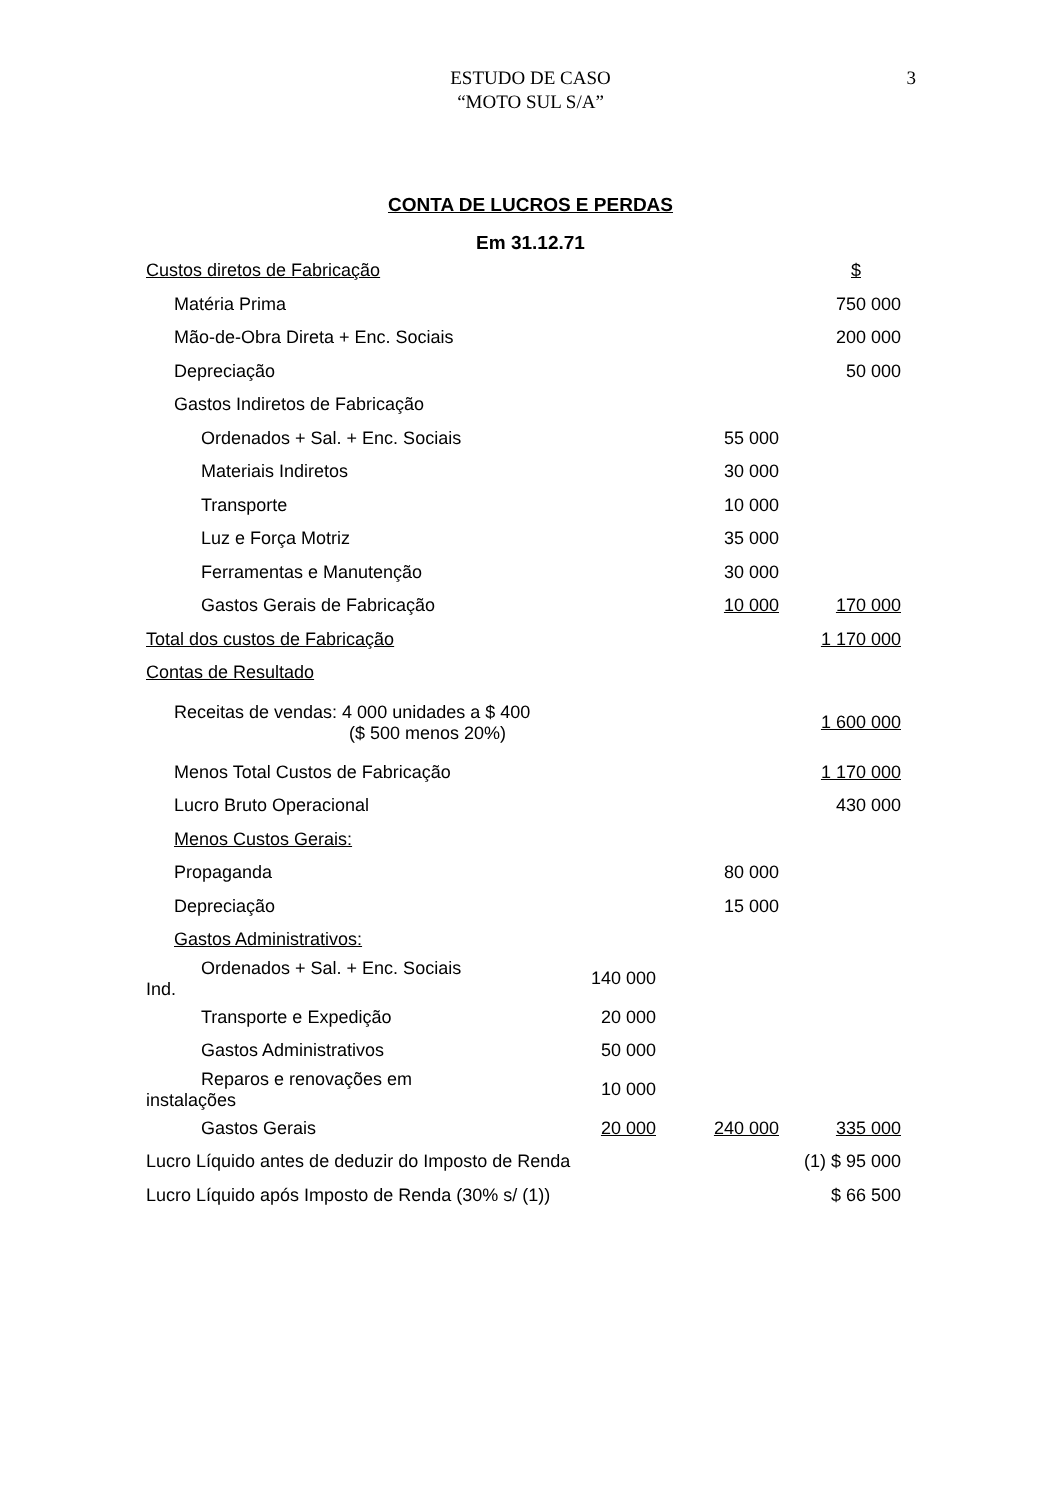ESTUDO DE CASO
“MOTO SUL S/A”
3
CONTA DE LUCROS E PERDAS
Em 31.12.71
| Custos diretos de Fabricação | | | $ |
| Matéria Prima | | | 750 000 |
| Mão-de-Obra Direta + Enc. Sociais | | | 200 000 |
| Depreciação | | | 50 000 |
| Gastos Indiretos de Fabricação | | | |
| Ordenados + Sal. + Enc. Sociais | | 55 000 | |
| Materiais Indiretos | | 30 000 | |
| Transporte | | 10 000 | |
| Luz e Força Motriz | | 35 000 | |
| Ferramentas e Manutenção | | 30 000 | |
| Gastos Gerais de Fabricação | | 10 000 | 170 000 |
| Total dos custos de Fabricação | | | 1 170 000 |
| Contas de Resultado | | | |
| Receitas de vendas: 4 000 unidades a $ 400 ($ 500 menos 20%) | | | 1 600 000 |
| Menos Total Custos de Fabricação | | | 1 170 000 |
| Lucro Bruto Operacional | | | 430 000 |
| Menos Custos Gerais: | | | |
| Propaganda | | 80 000 | |
| Depreciação | | 15 000 | |
| Gastos Administrativos: | | | |
| Ordenados + Sal. + Enc. Sociais Ind. | 140 000 | | |
| Transporte e Expedição | 20 000 | | |
| Gastos Administrativos | 50 000 | | |
| Reparos e renovações em instalações | 10 000 | | |
| Gastos Gerais | 20 000 | 240 000 | 335 000 |
| Lucro Líquido antes de deduzir do Imposto de Renda | | | (1) $ 95 000 |
| Lucro Líquido após Imposto de Renda (30% s/ (1)) | | | $ 66 500 |